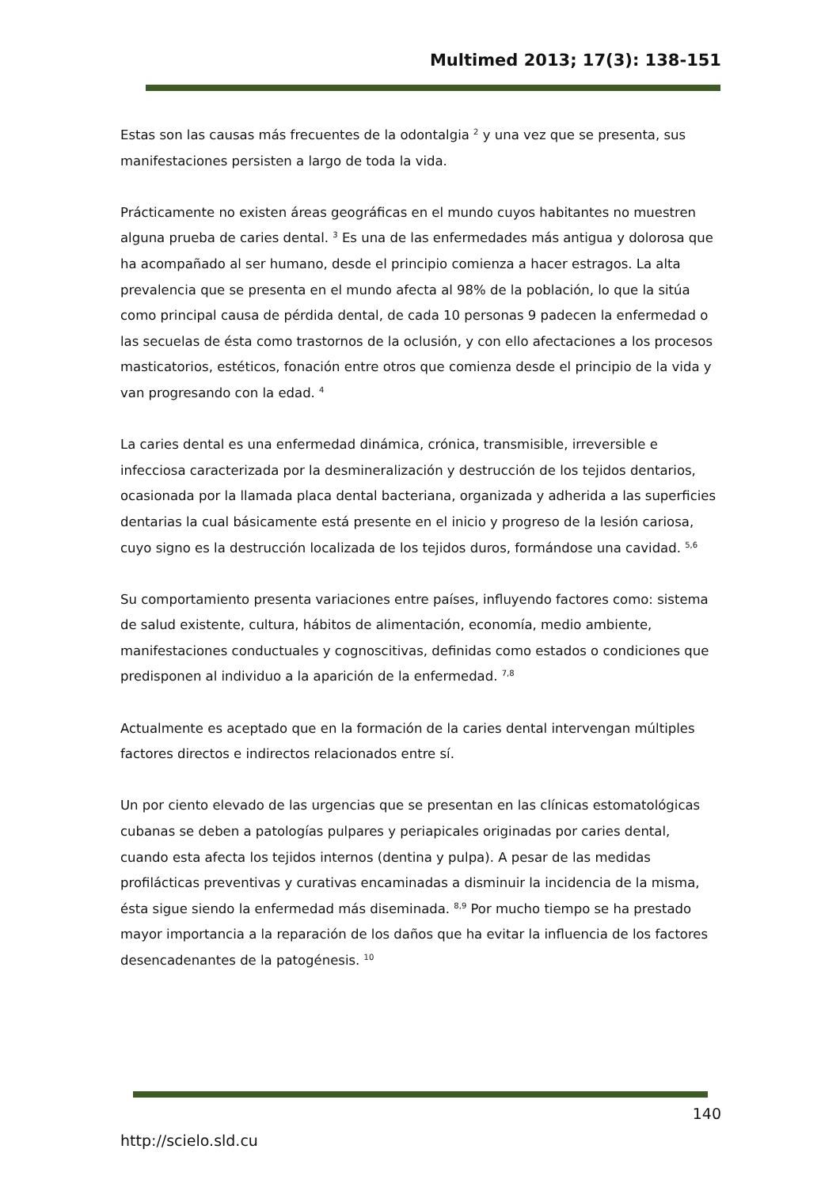Multimed 2013; 17(3): 138-151
Estas son las causas más frecuentes de la odontalgia <sup>2</sup> y una vez que se presenta, sus manifestaciones persisten a largo de toda la vida.
Prácticamente no existen áreas geográficas en el mundo cuyos habitantes no muestren alguna prueba de caries dental. <sup>3</sup> Es una de las enfermedades más antigua y dolorosa que ha acompañado al ser humano, desde el principio comienza a hacer estragos. La alta prevalencia que se presenta en el mundo afecta al 98% de la población, lo que la sitúa como principal causa de pérdida dental, de cada 10 personas 9 padecen la enfermedad o las secuelas de ésta como trastornos de la oclusión, y con ello afectaciones a los procesos masticatorios, estéticos, fonación entre otros que comienza desde el principio de la vida y van progresando con la edad. <sup>4</sup>
La caries dental es una enfermedad dinámica, crónica, transmisible, irreversible e infecciosa caracterizada por la desmineralización y destrucción de los tejidos dentarios, ocasionada por la llamada placa dental bacteriana, organizada y adherida a las superficies dentarias la cual básicamente está presente en el inicio y progreso de la lesión cariosa, cuyo signo es la destrucción localizada de los tejidos duros, formándose una cavidad. <sup>5,6</sup>
Su comportamiento presenta variaciones entre países, influyendo factores como: sistema de salud existente, cultura, hábitos de alimentación, economía, medio ambiente, manifestaciones conductuales y cognoscitivas, definidas como estados o condiciones que predisponen al individuo a la aparición de la enfermedad. <sup>7,8</sup>
Actualmente es aceptado que en la formación de la caries dental intervengan múltiples factores directos e indirectos relacionados entre sí.
Un por ciento elevado de las urgencias que se presentan en las clínicas estomatológicas cubanas se deben a patologías pulpares y periapicales originadas por caries dental, cuando esta afecta los tejidos internos (dentina y pulpa). A pesar de las medidas profilácticas preventivas y curativas encaminadas a disminuir la incidencia de la misma, ésta sigue siendo la enfermedad más diseminada. <sup>8,9</sup> Por mucho tiempo se ha prestado mayor importancia a la reparación de los daños que ha evitar la influencia de los factores desencadenantes de la patogénesis. <sup>10</sup>
140
http://scielo.sld.cu